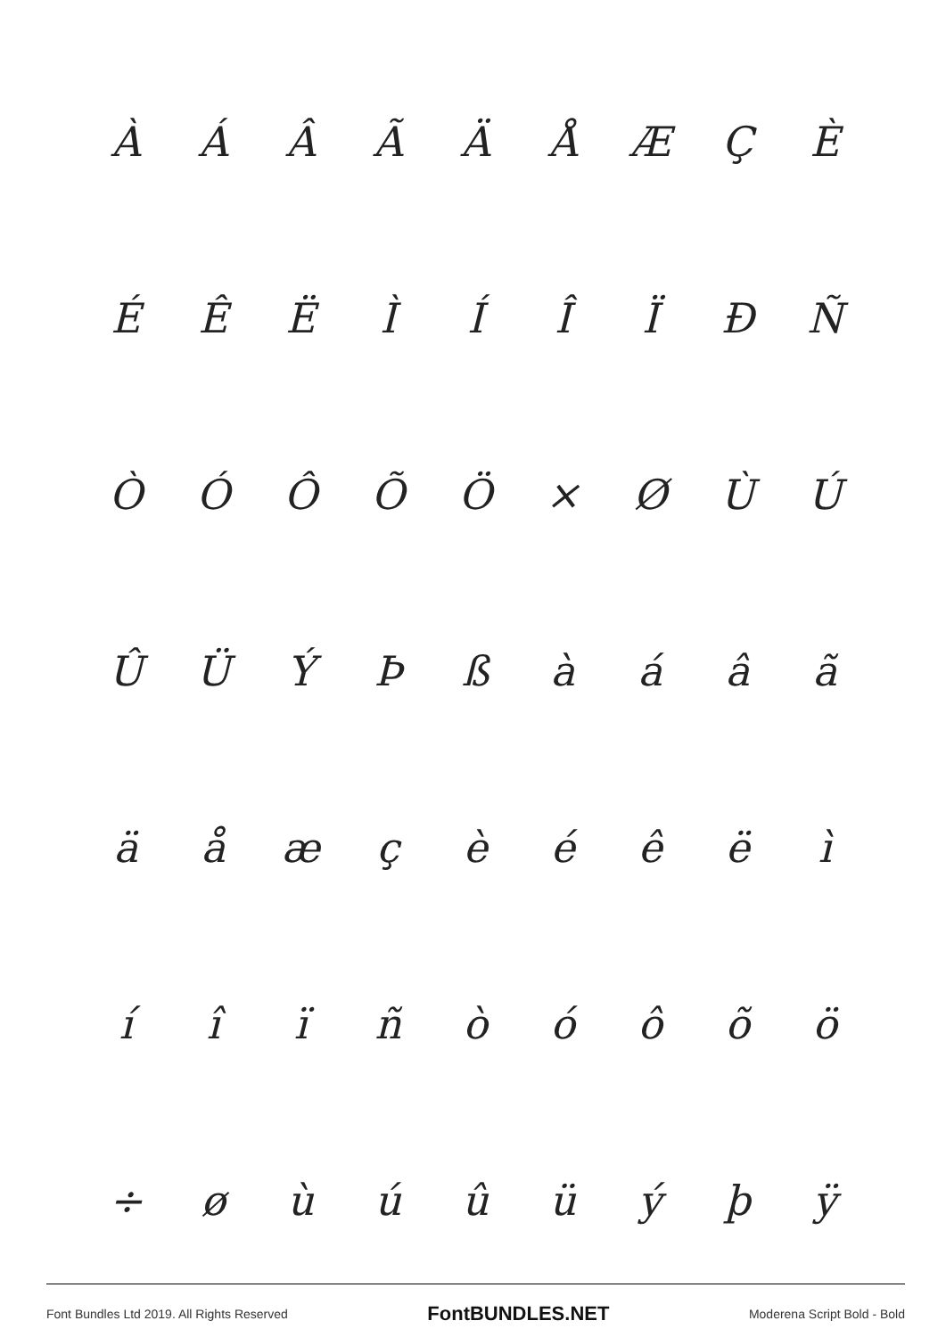| À | Á | Â | Ã | Ä | Å | Æ | Ç | È |
| É | Ê | Ë | Ì | Í | Î | Ï | Ð | Ñ |
| Ò | Ó | Ô | Õ | Ö | × | Ø | Ù | Ú |
| Û | Ü | Ý | Þ | ß | à | á | â | ã |
| ä | å | æ | ç | è | é | ê | ë | ì |
| í | î | ï | ñ | ò | ó | ô | õ | ö |
| ÷ | ø | ù | ú | û | ü | ý | þ | ÿ |
Font Bundles Ltd 2019. All Rights Reserved FontBUNDLES.NET Moderena Script Bold - Bold